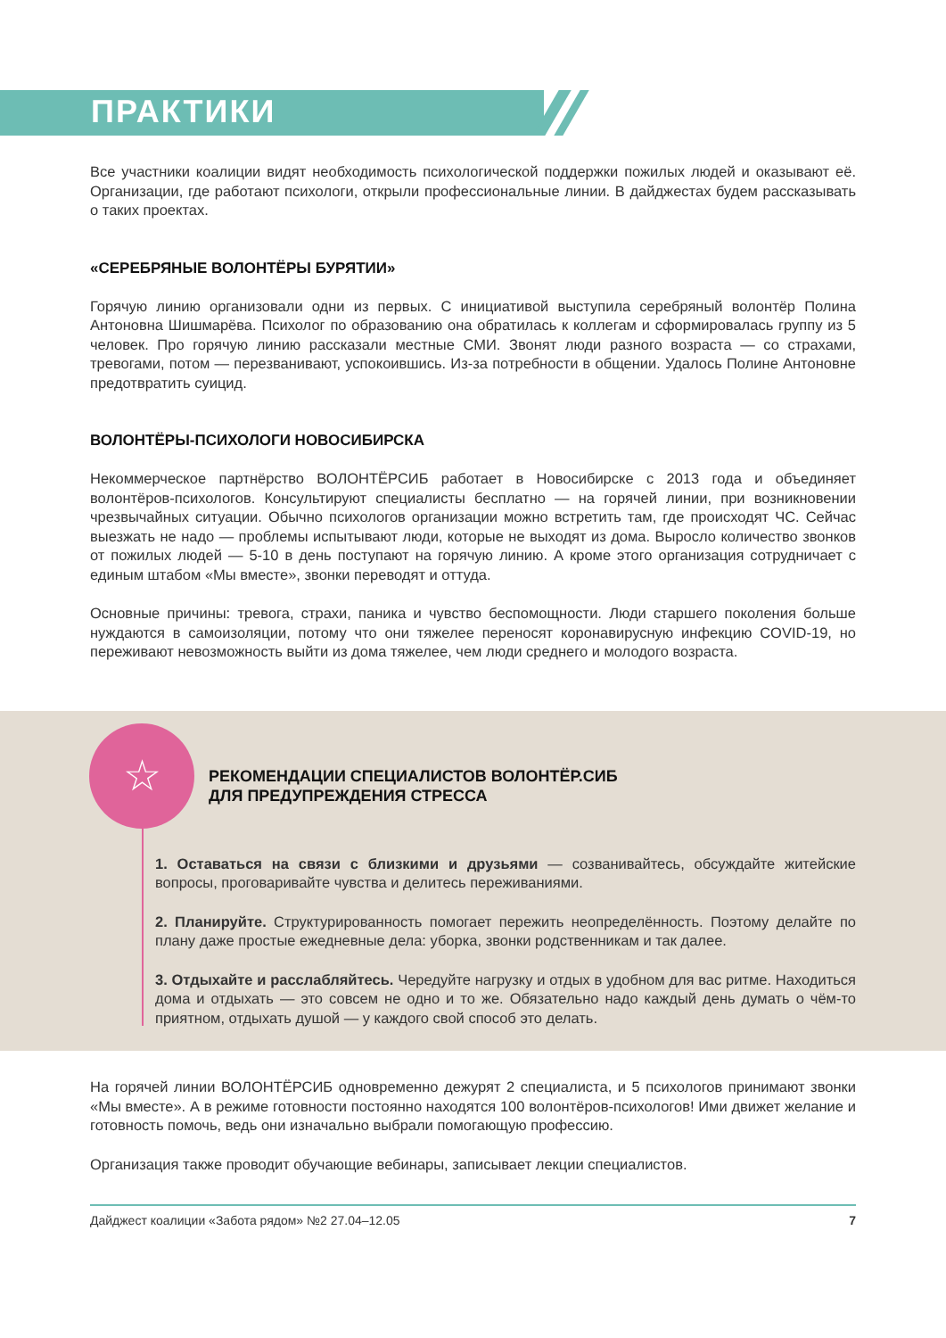ПРАКТИКИ
Все участники коалиции видят необходимость психологической поддержки пожилых людей и оказывают её. Организации, где работают психологи, открыли профессиональные линии. В дайджестах будем рассказывать о таких проектах.
«СЕРЕБРЯНЫЕ ВОЛОНТЁРЫ БУРЯТИИ»
Горячую линию организовали одни из первых. С инициативой выступила серебряный волонтёр Полина Антоновна Шишмарёва. Психолог по образованию она обратилась к коллегам и сформировалась группу из 5 человек. Про горячую линию рассказали местные СМИ. Звонят люди разного возраста — со страхами, тревогами, потом — перезванивают, успокоившись. Из-за потребности в общении. Удалось Полине Антоновне предотвратить суицид.
ВОЛОНТЁРЫ-ПСИХОЛОГИ НОВОСИБИРСКА
Некоммерческое партнёрство ВОЛОНТЁРСИБ работает в Новосибирске с 2013 года и объединяет волонтёров-психологов. Консультируют специалисты бесплатно — на горячей линии, при возникновении чрезвычайных ситуации. Обычно психологов организации можно встретить там, где происходят ЧС. Сейчас выезжать не надо — проблемы испытывают люди, которые не выходят из дома. Выросло количество звонков от пожилых людей — 5-10 в день поступают на горячую линию. А кроме этого организация сотрудничает с единым штабом «Мы вместе», звонки переводят и оттуда.
Основные причины: тревога, страхи, паника и чувство беспомощности. Люди старшего поколения больше нуждаются в самоизоляции, потому что они тяжелее переносят коронавирусную инфекцию COVID-19, но переживают невозможность выйти из дома тяжелее, чем люди среднего и молодого возраста.
☆
РЕКОМЕНДАЦИИ СПЕЦИАЛИСТОВ ВОЛОНТЁР.СИБ
ДЛЯ ПРЕДУПРЕЖДЕНИЯ СТРЕССА
1. Оставаться на связи с близкими и друзьями — созванивайтесь, обсуждайте житейские вопросы, проговаривайте чувства и делитесь переживаниями.
2. Планируйте. Структурированность помогает пережить неопределённость. Поэтому делайте по плану даже простые ежедневные дела: уборка, звонки родственникам и так далее.
3. Отдыхайте и расслабляйтесь. Чередуйте нагрузку и отдых в удобном для вас ритме. Находиться дома и отдыхать — это совсем не одно и то же. Обязательно надо каждый день думать о чём-то приятном, отдыхать душой — у каждого свой способ это делать.
На горячей линии ВОЛОНТЁРСИБ одновременно дежурят 2 специалиста, и 5 психологов принимают звонки «Мы вместе». А в режиме готовности постоянно находятся 100 волонтёров-психологов! Ими движет желание и готовность помочь, ведь они изначально выбрали помогающую профессию.
Организация также проводит обучающие вебинары, записывает лекции специалистов.
Дайджест коалиции «Забота рядом» №2 27.04–12.05 7